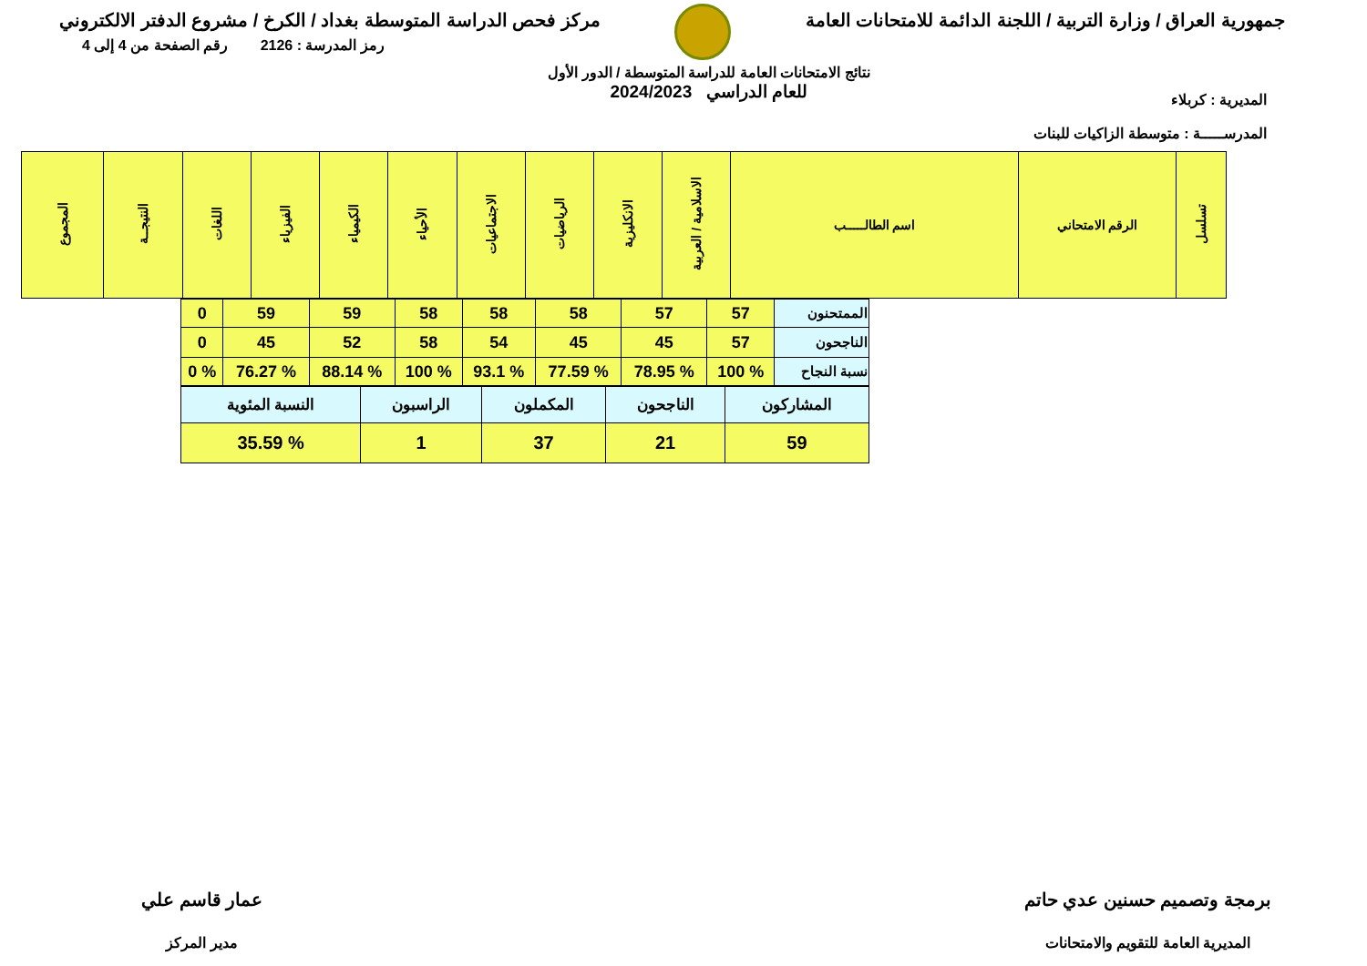جمهورية العراق / وزارة التربية / اللجنة الدائمة للامتحانات العامة
مركز فحص الدراسة المتوسطة بغداد / الكرخ / مشروع الدفتر الالكتروني
المديرية : كربلاء
المدرســـــة : متوسطة الزاكيات للبنات
نتائج الامتحانات العامة للدراسة المتوسطة / الدور الأول
للعام الدراسي 2024/2023
رمز المدرسة : 2126 رقم الصفحة من 4 إلى 4
| تسلسل | الرقم الامتحاني | اسم الطالـــــب | الاسلامية / العربية | الانكليزية | الرياضيات | الاجتماعيات | الأحياء | الكيمياء | الفيزياء | اللغات | النتيجــة | المجموع |
| --- | --- | --- | --- | --- | --- | --- | --- | --- | --- | --- | --- | --- |
| الممتحنون | 57 | 57 | 58 | 58 | 58 | 59 | 59 | 0 |
| الناجحون | 57 | 45 | 45 | 54 | 58 | 52 | 45 | 0 |
| نسبة النجاح | % 100 | % 78.95 | % 77.59 | % 93.1 | % 100 | % 88.14 | % 76.27 | % 0 |
| المشاركون | الناجحون | المكملون | الراسبون | النسبة المئوية |
| 59 | 21 | 37 | 1 | % 35.59 |
برمجة وتصميم حسنين عدي حاتم
المديرية العامة للتقويم والامتحانات
عمار قاسم علي
مدير المركز